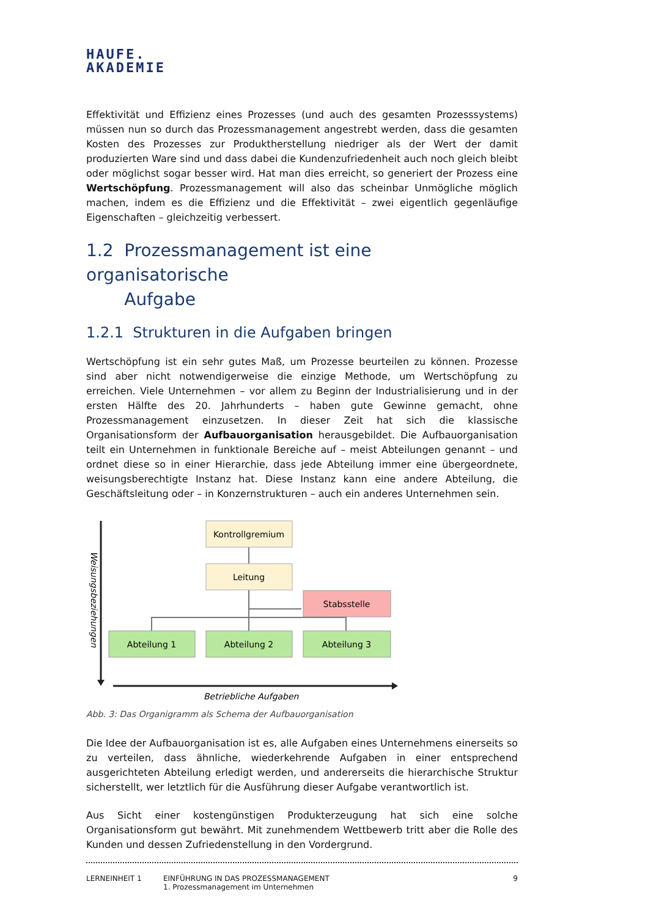HAUFE.
AKADEMIE
Effektivität und Effizienz eines Prozesses (und auch des gesamten Prozesssystems) müssen nun so durch das Prozessmanagement angestrebt werden, dass die gesamten Kosten des Prozesses zur Produktherstellung niedriger als der Wert der damit produzierten Ware sind und dass dabei die Kundenzufriedenheit auch noch gleich bleibt oder möglichst sogar besser wird. Hat man dies erreicht, so generiert der Prozess eine Wertschöpfung. Prozessmanagement will also das scheinbar Unmögliche möglich machen, indem es die Effizienz und die Effektivität – zwei eigentlich gegenläufige Eigenschaften – gleichzeitig verbessert.
1.2 Prozessmanagement ist eine organisatorische
Aufgabe
1.2.1 Strukturen in die Aufgaben bringen
Wertschöpfung ist ein sehr gutes Maß, um Prozesse beurteilen zu können. Prozesse sind aber nicht notwendigerweise die einzige Methode, um Wertschöpfung zu erreichen. Viele Unternehmen – vor allem zu Beginn der Industrialisierung und in der ersten Hälfte des 20. Jahrhunderts – haben gute Gewinne gemacht, ohne Prozessmanagement einzusetzen. In dieser Zeit hat sich die klassische Organisationsform der Aufbauorganisation herausgebildet. Die Aufbauorganisation teilt ein Unternehmen in funktionale Bereiche auf – meist Abteilungen genannt – und ordnet diese so in einer Hierarchie, dass jede Abteilung immer eine übergeordnete, weisungsberechtigte Instanz hat. Diese Instanz kann eine andere Abteilung, die Geschäftsleitung oder – in Konzernstrukturen – auch ein anderes Unternehmen sein.
Weisungsbeziehungen
Betriebliche Aufgaben
Kontrollgremium
Leitung
Stabsstelle
Abteilung 1
Abteilung 2
Abteilung 3
Abb. 3: Das Organigramm als Schema der Aufbauorganisation
Die Idee der Aufbauorganisation ist es, alle Aufgaben eines Unternehmens einerseits so zu verteilen, dass ähnliche, wiederkehrende Aufgaben in einer entsprechend ausgerichteten Abteilung erledigt werden, und andererseits die hierarchische Struktur sicherstellt, wer letztlich für die Ausführung dieser Aufgabe verantwortlich ist.
Aus Sicht einer kostengünstigen Produkterzeugung hat sich eine solche Organisationsform gut bewährt. Mit zunehmendem Wettbewerb tritt aber die Rolle des Kunden und dessen Zufriedenstellung in den Vordergrund.
LERNEINHEIT 1 EINFÜHRUNG IN DAS PROZESSMANAGEMENT
1. Prozessmanagement im Unternehmen
9